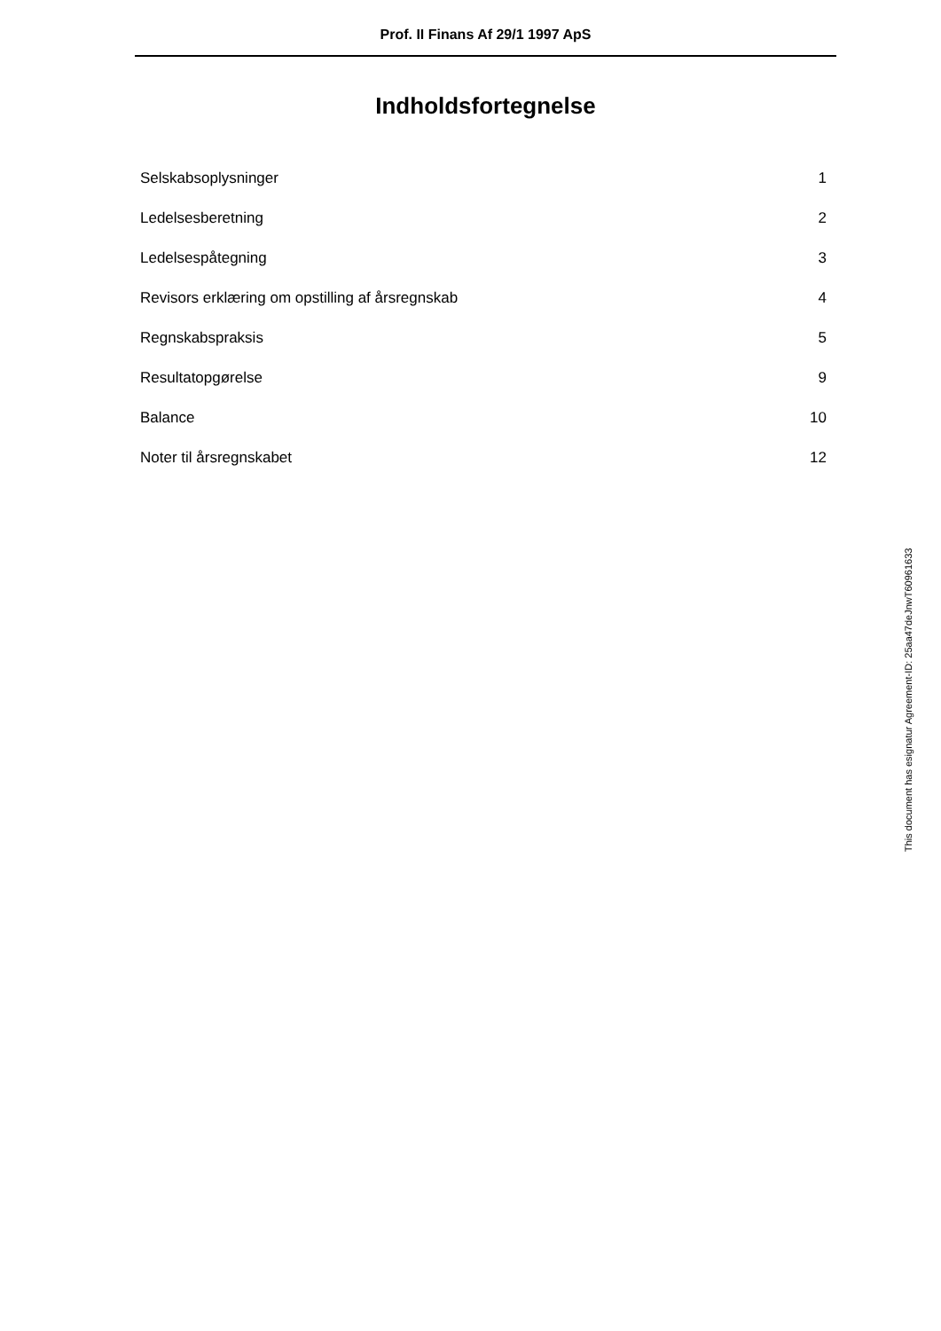Prof. II Finans Af 29/1 1997 ApS
Indholdsfortegnelse
| Selskabsoplysninger | 1 |
| Ledelsesberetning | 2 |
| Ledelsespåtegning | 3 |
| Revisors erklæring om opstilling af årsregnskab | 4 |
| Regnskabspraksis | 5 |
| Resultatopgørelse | 9 |
| Balance | 10 |
| Noter til årsregnskabet | 12 |
This document has esignatur Agreement-ID: 25aa47deJnwT60961633